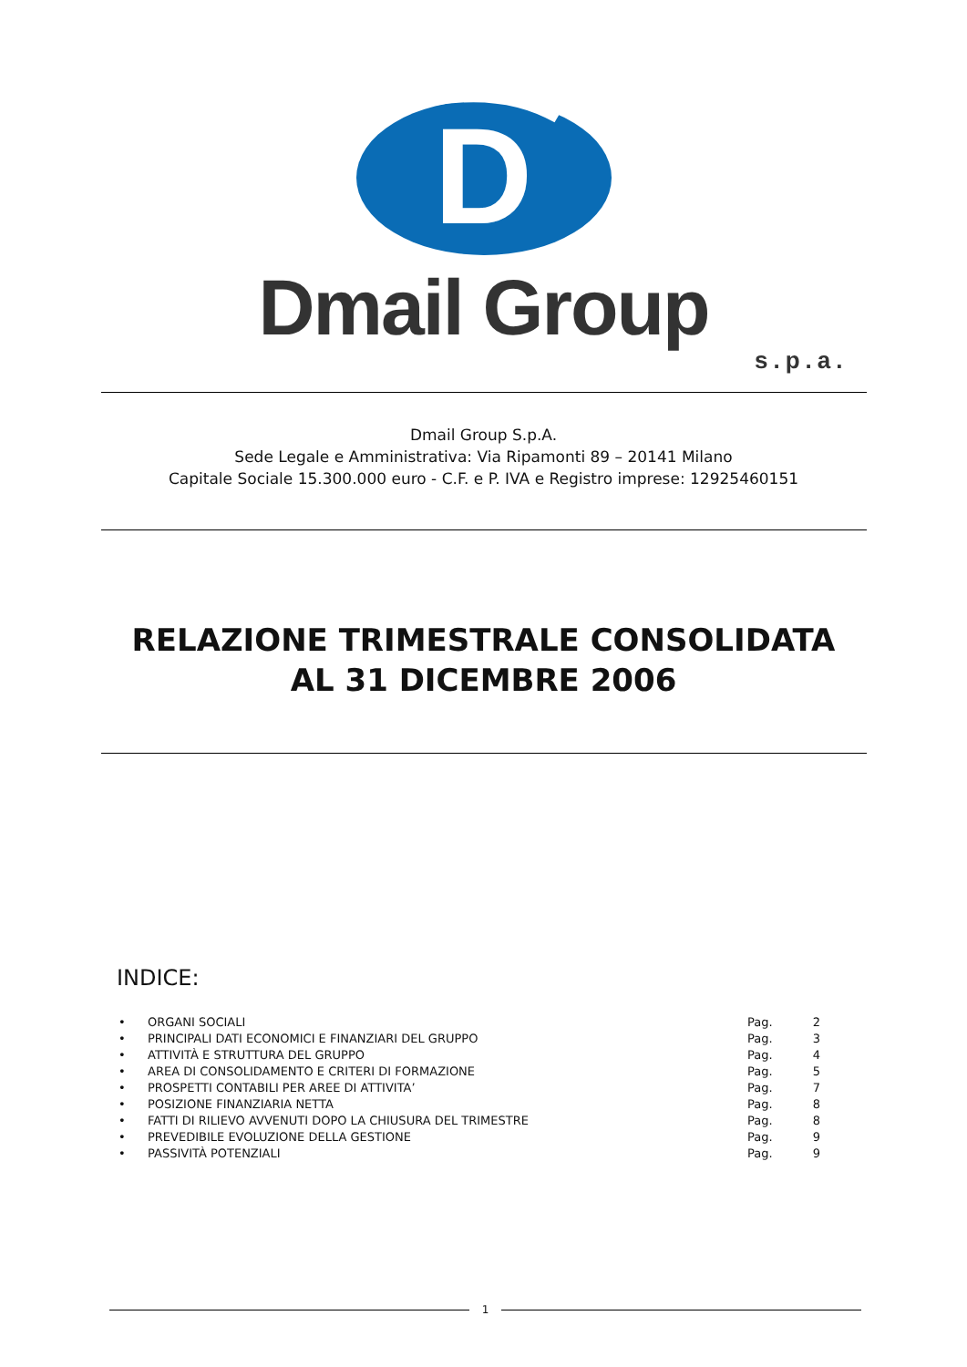D
Dmail Group
s.p.a.
Dmail Group S.p.A.
Sede Legale e Amministrativa: Via Ripamonti 89 – 20141 Milano
Capitale Sociale 15.300.000 euro - C.F. e P. IVA e Registro imprese: 12925460151
RELAZIONE TRIMESTRALE CONSOLIDATA
AL 31 DICEMBRE 2006
INDICE:
• ORGANI SOCIALI Pag. 2
• PRINCIPALI DATI ECONOMICI E FINANZIARI DEL GRUPPO Pag. 3
• ATTIVITÀ E STRUTTURA DEL GRUPPO Pag. 4
• AREA DI CONSOLIDAMENTO E CRITERI DI FORMAZIONE Pag. 5
• PROSPETTI CONTABILI PER AREE DI ATTIVITA’ Pag. 7
• POSIZIONE FINANZIARIA NETTA Pag. 8
• FATTI DI RILIEVO AVVENUTI DOPO LA CHIUSURA DEL TRIMESTRE Pag. 8
• PREVEDIBILE EVOLUZIONE DELLA GESTIONE Pag. 9
• PASSIVITÀ POTENZIALI Pag. 9
1